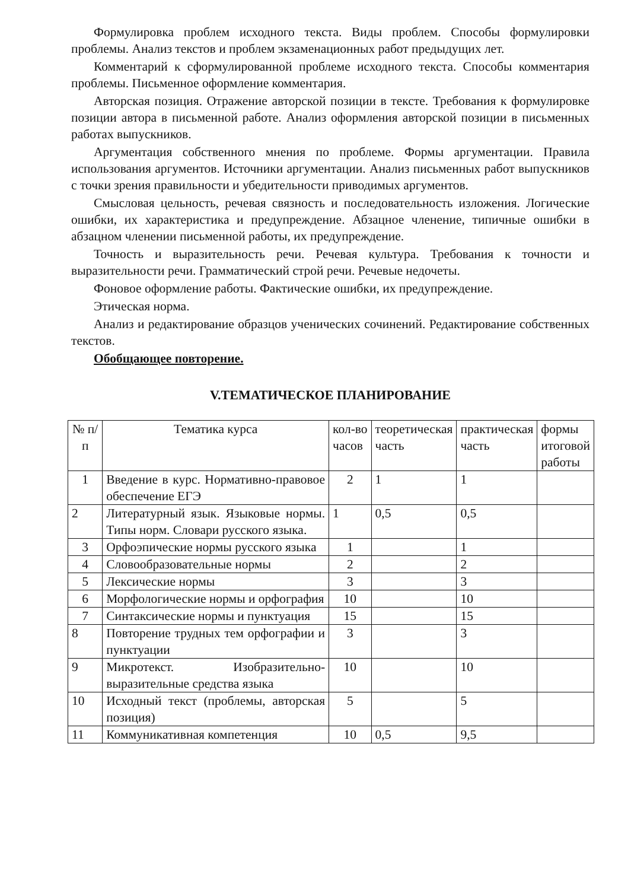Формулировка проблем исходного текста. Виды проблем. Способы формулировки проблемы. Анализ текстов и проблем экзаменационных работ предыдущих лет.
Комментарий к сформулированной проблеме исходного текста. Способы комментария проблемы. Письменное оформление комментария.
Авторская позиция. Отражение авторской позиции в тексте. Требования к формулировке позиции автора в письменной работе. Анализ оформления авторской позиции в письменных работах выпускников.
Аргументация собственного мнения по проблеме. Формы аргументации. Правила использования аргументов. Источники аргументации. Анализ письменных работ выпускников с точки зрения правильности и убедительности приводимых аргументов.
Смысловая цельность, речевая связность и последовательность изложения. Логические ошибки, их характеристика и предупреждение. Абзацное членение, типичные ошибки в абзацном членении письменной работы, их предупреждение.
Точность и выразительность речи. Речевая культура. Требования к точности и выразительности речи. Грамматический строй речи. Речевые недочеты.
Фоновое оформление работы. Фактические ошибки, их предупреждение.
Этическая норма.
Анализ и редактирование образцов ученических сочинений. Редактирование собственных текстов.
Обобщающее повторение.
V.ТЕМАТИЧЕСКОЕ ПЛАНИРОВАНИЕ
| № п/п | Тематика курса | кол-во часов | теоретическая часть | практическая часть | формы итоговой работы |
| 1 | Введение в курс. Нормативно-правовое обеспечение ЕГЭ | 2 | 1 | 1 | |
| 2 | Литературный язык. Языковые нормы. Типы норм. Словари русского языка. | 1 | 0,5 | 0,5 | |
| 3 | Орфоэпические нормы русского языка | 1 | | 1 | |
| 4 | Словообразовательные нормы | 2 | | 2 | |
| 5 | Лексические нормы | 3 | | 3 | |
| 6 | Морфологические нормы и орфография | 10 | | 10 | |
| 7 | Синтаксические нормы и пунктуация | 15 | | 15 | |
| 8 | Повторение трудных тем орфографии и пунктуации | 3 | | 3 | |
| 9 | Микротекст. Изобразительно-выразительные средства языка | 10 | | 10 | |
| 10 | Исходный текст (проблемы, авторская позиция) | 5 | | 5 | |
| 11 | Коммуникативная компетенция | 10 | 0,5 | 9,5 | |